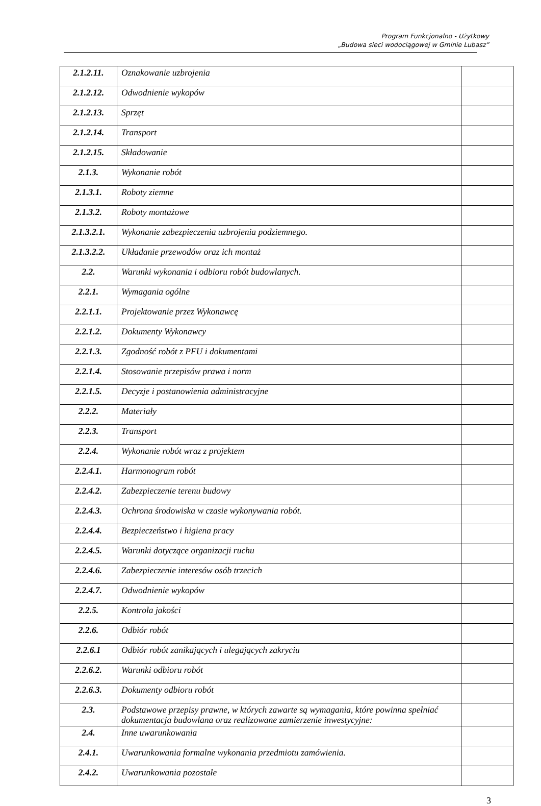Program Funkcjonalno - Użytkowy
„Budowa sieci wodociągowej w Gminie Lubasz”
| 2.1.2.11. | Oznakowanie uzbrojenia | |
| 2.1.2.12. | Odwodnienie wykopów | |
| 2.1.2.13. | Sprzęt | |
| 2.1.2.14. | Transport | |
| 2.1.2.15. | Składowanie | |
| 2.1.3. | Wykonanie robót | |
| 2.1.3.1. | Roboty ziemne | |
| 2.1.3.2. | Roboty montażowe | |
| 2.1.3.2.1. | Wykonanie zabezpieczenia uzbrojenia podziemnego. | |
| 2.1.3.2.2. | Układanie przewodów oraz ich montaż | |
| 2.2. | Warunki wykonania i odbioru robót budowlanych. | |
| 2.2.1. | Wymagania ogólne | |
| 2.2.1.1. | Projektowanie przez Wykonawcę | |
| 2.2.1.2. | Dokumenty Wykonawcy | |
| 2.2.1.3. | Zgodność robót z PFU i dokumentami | |
| 2.2.1.4. | Stosowanie przepisów prawa i norm | |
| 2.2.1.5. | Decyzje i postanowienia administracyjne | |
| 2.2.2. | Materiały | |
| 2.2.3. | Transport | |
| 2.2.4. | Wykonanie robót wraz z projektem | |
| 2.2.4.1. | Harmonogram robót | |
| 2.2.4.2. | Zabezpieczenie terenu budowy | |
| 2.2.4.3. | Ochrona środowiska w czasie wykonywania robót. | |
| 2.2.4.4. | Bezpieczeństwo i higiena pracy | |
| 2.2.4.5. | Warunki dotyczące organizacji ruchu | |
| 2.2.4.6. | Zabezpieczenie interesów osób trzecich | |
| 2.2.4.7. | Odwodnienie wykopów | |
| 2.2.5. | Kontrola jakości | |
| 2.2.6. | Odbiór robót | |
| 2.2.6.1 | Odbiór robót zanikających i ulegających zakryciu | |
| 2.2.6.2. | Warunki odbioru robót | |
| 2.2.6.3. | Dokumenty odbioru robót | |
| 2.3. | Podstawowe przepisy prawne, w których zawarte są wymagania, które powinna spełniać dokumentacja budowlana oraz realizowane zamierzenie inwestycyjne: | |
| 2.4. | Inne uwarunkowania | |
| 2.4.1. | Uwarunkowania formalne wykonania przedmiotu zamówienia. | |
| 2.4.2. | Uwarunkowania pozostałe | |
3